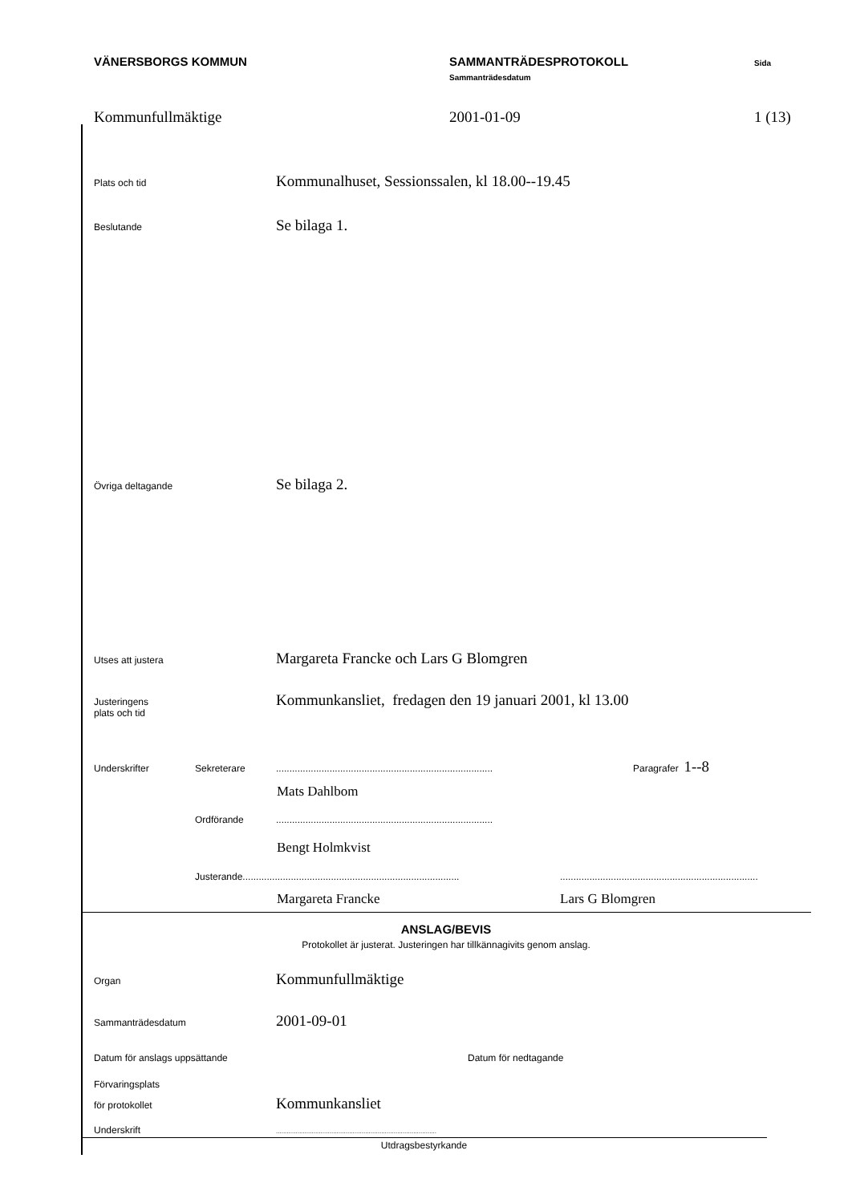VÄNERSBORGS KOMMUN SAMMANTRÄDESPROTOKOLL
Sammanträdesdatum
Sida
Kommunfullmäktige 2001-01-09 1 (13)
Plats och tid Kommunalhuset, Sessionssalen, kl 18.00--19.45
Beslutande Se bilaga 1.
Övriga deltagande Se bilaga 2.
Utses att justera Margareta Francke och Lars G Blomgren
Justeringens
plats och tid Kommunkansliet, fredagen den 19 januari 2001, kl 13.00
Underskrifter Sekreterare................................................................................. Paragrafer 1--8
Mats Dahlbom
Ordförande.................................................................................
Bengt Holmkvist
Justerande...........................................................................................................................................................
Margareta Francke Lars G Blomgren
ANSLAG/BEVIS
Protokollet är justerat. Justeringen har tillkännagivits genom anslag.
Organ Kommunfullmäktige
Sammanträdesdatum 2001-09-01
Datum för anslags uppsättande Datum för nedtagande
Förvaringsplats
för protokollet Kommunkansliet
Underskrift..........................................................................................
Utdragsbestyrkande